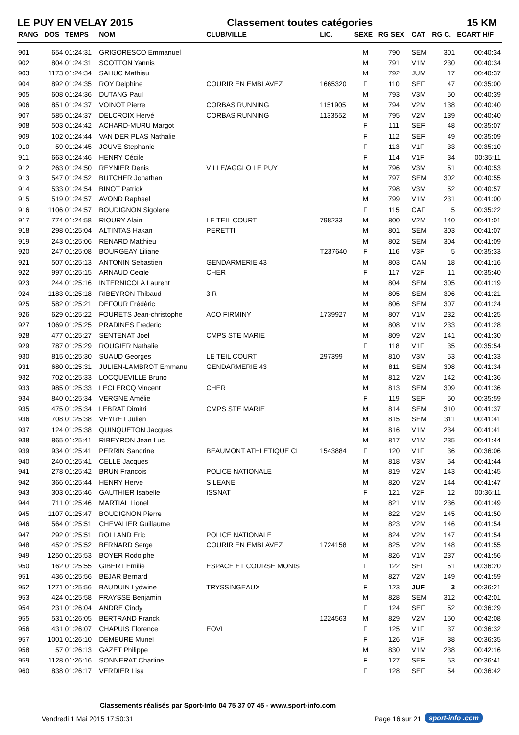LE PUY EN VELAY 2015 Classement toutes catégories 15 KM
| RANG | DOS | TEMPS | NOM | CLUB/VILLE | LIC. | SEXE | RG SEX | CAT | RG C. | ECART H/F |
| --- | --- | --- | --- | --- | --- | --- | --- | --- | --- | --- |
| 901 | 654 | 01:24:31 | GRIGORESCO Emmanuel | | | M | 790 | SEM | 301 | 00:40:34 |
| 902 | 804 | 01:24:31 | SCOTTON Yannis | | | M | 791 | V1M | 230 | 00:40:34 |
| 903 | 1173 | 01:24:34 | SAHUC Mathieu | | | M | 792 | JUM | 17 | 00:40:37 |
| 904 | 892 | 01:24:35 | ROY Delphine | COURIR EN EMBLAVEZ | 1665320 | F | 110 | SEF | 47 | 00:35:00 |
| 905 | 608 | 01:24:36 | DUTANG Paul | | | M | 793 | V3M | 50 | 00:40:39 |
| 906 | 851 | 01:24:37 | VOINOT Pierre | CORBAS RUNNING | 1151905 | M | 794 | V2M | 138 | 00:40:40 |
| 907 | 585 | 01:24:37 | DELCROIX Hervé | CORBAS RUNNING | 1133552 | M | 795 | V2M | 139 | 00:40:40 |
| 908 | 503 | 01:24:42 | ACHARD-MURU Margot | | | F | 111 | SEF | 48 | 00:35:07 |
| 909 | 102 | 01:24:44 | VAN DER PLAS Nathalie | | | F | 112 | SEF | 49 | 00:35:09 |
| 910 | 59 | 01:24:45 | JOUVE Stephanie | | | F | 113 | V1F | 33 | 00:35:10 |
| 911 | 663 | 01:24:46 | HENRY Cécile | | | F | 114 | V1F | 34 | 00:35:11 |
| 912 | 263 | 01:24:50 | REYNIER Denis | VILLE/AGGLO LE PUY | | M | 796 | V3M | 51 | 00:40:53 |
| 913 | 547 | 01:24:52 | BUTCHER Jonathan | | | M | 797 | SEM | 302 | 00:40:55 |
| 914 | 533 | 01:24:54 | BINOT Patrick | | | M | 798 | V3M | 52 | 00:40:57 |
| 915 | 519 | 01:24:57 | AVOND Raphael | | | M | 799 | V1M | 231 | 00:41:00 |
| 916 | 1106 | 01:24:57 | BOUDIGNON Sigolene | | | F | 115 | CAF | 5 | 00:35:22 |
| 917 | 774 | 01:24:58 | RIOURY Alain | LE TEIL COURT | 798233 | M | 800 | V2M | 140 | 00:41:01 |
| 918 | 298 | 01:25:04 | ALTINTAS Hakan | PERETTI | | M | 801 | SEM | 303 | 00:41:07 |
| 919 | 243 | 01:25:06 | RENARD Matthieu | | | M | 802 | SEM | 304 | 00:41:09 |
| 920 | 247 | 01:25:08 | BOURGEAY Liliane | | T237640 | F | 116 | V3F | 5 | 00:35:33 |
| 921 | 507 | 01:25:13 | ANTONIN Sebastien | GENDARMERIE 43 | | M | 803 | CAM | 18 | 00:41:16 |
| 922 | 997 | 01:25:15 | ARNAUD Cecile | CHER | | F | 117 | V2F | 11 | 00:35:40 |
| 923 | 244 | 01:25:16 | INTERNICOLA Laurent | | | M | 804 | SEM | 305 | 00:41:19 |
| 924 | 1183 | 01:25:18 | RIBEYRON Thibaud | 3 R | | M | 805 | SEM | 306 | 00:41:21 |
| 925 | 582 | 01:25:21 | DEFOUR Frédèric | | | M | 806 | SEM | 307 | 00:41:24 |
| 926 | 629 | 01:25:22 | FOURETS Jean-christophe | ACO FIRMINY | 1739927 | M | 807 | V1M | 232 | 00:41:25 |
| 927 | 1069 | 01:25:25 | PRADINES Frederic | | | M | 808 | V1M | 233 | 00:41:28 |
| 928 | 477 | 01:25:27 | SENTENAT Joel | CMPS STE MARIE | | M | 809 | V2M | 141 | 00:41:30 |
| 929 | 787 | 01:25:29 | ROUGIER Nathalie | | | F | 118 | V1F | 35 | 00:35:54 |
| 930 | 815 | 01:25:30 | SUAUD Georges | LE TEIL COURT | 297399 | M | 810 | V3M | 53 | 00:41:33 |
| 931 | 680 | 01:25:31 | JULIEN-LAMBROT Emmanu | GENDARMERIE 43 | | M | 811 | SEM | 308 | 00:41:34 |
| 932 | 702 | 01:25:33 | LOCQUEVILLE Bruno | | | M | 812 | V2M | 142 | 00:41:36 |
| 933 | 985 | 01:25:33 | LECLERCQ Vincent | CHER | | M | 813 | SEM | 309 | 00:41:36 |
| 934 | 840 | 01:25:34 | VERGNE Amélie | | | F | 119 | SEF | 50 | 00:35:59 |
| 935 | 475 | 01:25:34 | LEBRAT Dimitri | CMPS STE MARIE | | M | 814 | SEM | 310 | 00:41:37 |
| 936 | 708 | 01:25:38 | VEYRET Julien | | | M | 815 | SEM | 311 | 00:41:41 |
| 937 | 124 | 01:25:38 | QUINQUETON Jacques | | | M | 816 | V1M | 234 | 00:41:41 |
| 938 | 865 | 01:25:41 | RIBEYRON Jean Luc | | | M | 817 | V1M | 235 | 00:41:44 |
| 939 | 934 | 01:25:41 | PERRIN Sandrine | BEAUMONT ATHLETIQUE CL | 1543884 | F | 120 | V1F | 36 | 00:36:06 |
| 940 | 240 | 01:25:41 | CELLE Jacques | | | M | 818 | V3M | 54 | 00:41:44 |
| 941 | 278 | 01:25:42 | BRUN Francois | POLICE NATIONALE | | M | 819 | V2M | 143 | 00:41:45 |
| 942 | 366 | 01:25:44 | HENRY Herve | SILEANE | | M | 820 | V2M | 144 | 00:41:47 |
| 943 | 303 | 01:25:46 | GAUTHIER Isabelle | ISSNAT | | F | 121 | V2F | 12 | 00:36:11 |
| 944 | 711 | 01:25:46 | MARTIAL Lionel | | | M | 821 | V1M | 236 | 00:41:49 |
| 945 | 1107 | 01:25:47 | BOUDIGNON Pierre | | | M | 822 | V2M | 145 | 00:41:50 |
| 946 | 564 | 01:25:51 | CHEVALIER Guillaume | | | M | 823 | V2M | 146 | 00:41:54 |
| 947 | 292 | 01:25:51 | ROLLAND Eric | POLICE NATIONALE | | M | 824 | V2M | 147 | 00:41:54 |
| 948 | 452 | 01:25:52 | BERNARD Serge | COURIR EN EMBLAVEZ | 1724158 | M | 825 | V2M | 148 | 00:41:55 |
| 949 | 1250 | 01:25:53 | BOYER Rodolphe | | | M | 826 | V1M | 237 | 00:41:56 |
| 950 | 162 | 01:25:55 | GIBERT Emilie | ESPACE ET COURSE MONIS | | F | 122 | SEF | 51 | 00:36:20 |
| 951 | 436 | 01:25:56 | BEJAR Bernard | | | M | 827 | V2M | 149 | 00:41:59 |
| 952 | 1271 | 01:25:56 | BAUDUIN Lydwine | TRYSSINGEAUX | | F | 123 | JUF | 3 | 00:36:21 |
| 953 | 424 | 01:25:58 | FRAYSSE Benjamin | | | M | 828 | SEM | 312 | 00:42:01 |
| 954 | 231 | 01:26:04 | ANDRE Cindy | | | F | 124 | SEF | 52 | 00:36:29 |
| 955 | 531 | 01:26:05 | BERTRAND Franck | | 1224563 | M | 829 | V2M | 150 | 00:42:08 |
| 956 | 431 | 01:26:07 | CHAPUIS Florence | EOVI | | F | 125 | V1F | 37 | 00:36:32 |
| 957 | 1001 | 01:26:10 | DEMEURE Muriel | | | F | 126 | V1F | 38 | 00:36:35 |
| 958 | 57 | 01:26:13 | GAZET Philippe | | | M | 830 | V1M | 238 | 00:42:16 |
| 959 | 1128 | 01:26:16 | SONNERAT Charline | | | F | 127 | SEF | 53 | 00:36:41 |
| 960 | 838 | 01:26:17 | VERDIER Lisa | | | F | 128 | SEF | 54 | 00:36:42 |
Classements réalisés par Sport-Info 04 75 37 07 45 - www.sport-info.com
Vendredi 1 Mai 2015 17:50:31 Page 16 sur 21
sport-info .com